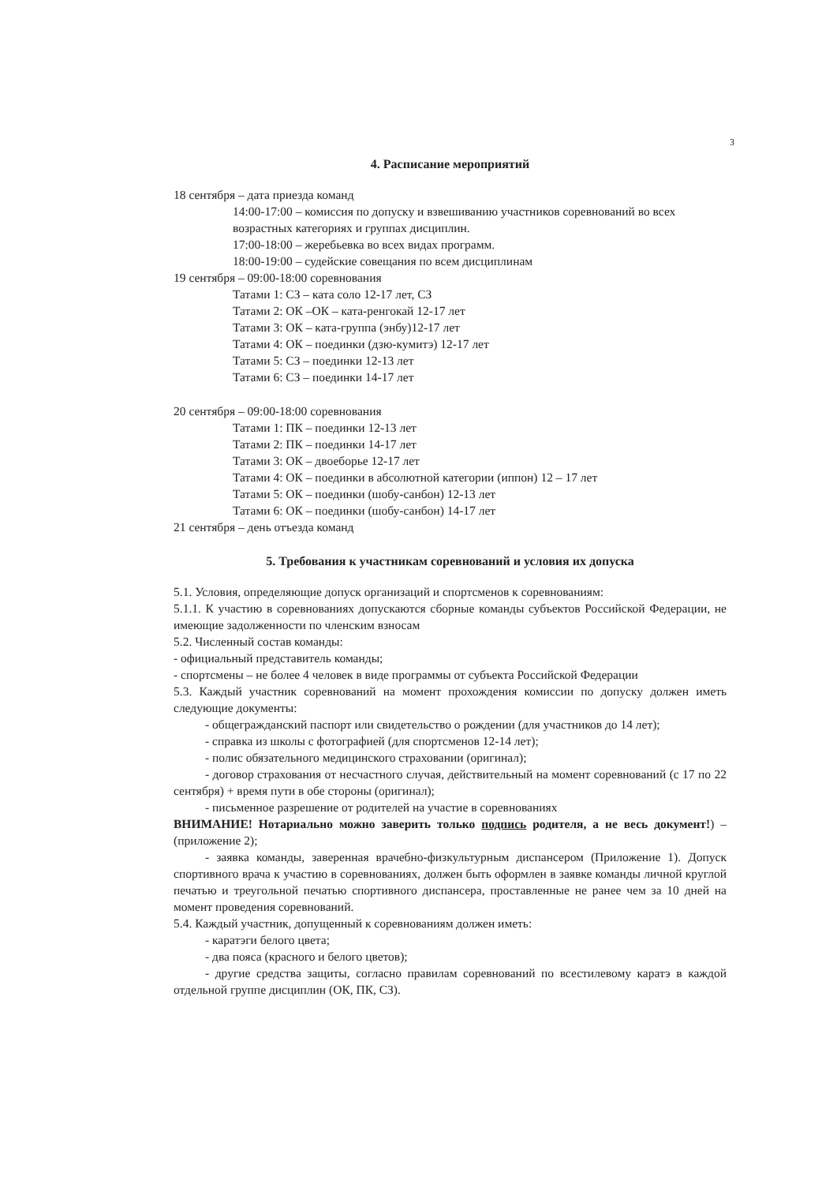3
4. Расписание мероприятий
18 сентября – дата приезда команд
14:00-17:00 – комиссия по допуску и взвешиванию участников соревнований во всех возрастных категориях и группах дисциплин.
17:00-18:00 – жеребьевка во всех видах программ.
18:00-19:00 – судейские совещания по всем дисциплинам
19 сентября – 09:00-18:00 соревнования
Татами 1: СЗ – ката соло 12-17 лет, СЗ
Татами 2: ОК –ОК – ката-ренгокай 12-17 лет
Татами 3: ОК – ката-группа (энбу)12-17 лет
Татами 4: ОК – поединки (дзю-кумитэ) 12-17 лет
Татами 5: СЗ – поединки 12-13 лет
Татами 6: СЗ – поединки 14-17 лет
20 сентября – 09:00-18:00 соревнования
Татами 1: ПК – поединки 12-13 лет
Татами 2: ПК – поединки 14-17 лет
Татами 3: ОК – двоеборье 12-17 лет
Татами 4: ОК – поединки в абсолютной категории (иппон) 12 – 17 лет
Татами 5: ОК – поединки (шобу-санбон) 12-13 лет
Татами 6: ОК – поединки (шобу-санбон) 14-17 лет
21 сентября – день отъезда команд
5. Требования к участникам соревнований и условия их допуска
5.1. Условия, определяющие допуск организаций и спортсменов к соревнованиям:
5.1.1. К участию в соревнованиях допускаются сборные команды субъектов Российской Федерации, не имеющие задолженности по членским взносам
5.2. Численный состав команды:
- официальный представитель команды;
- спортсмены – не более 4 человек в виде программы от субъекта Российской Федерации
5.3. Каждый участник соревнований на момент прохождения комиссии по допуску должен иметь следующие документы:
- общегражданский паспорт или свидетельство о рождении (для участников до 14 лет);
- справка из школы с фотографией (для спортсменов 12-14 лет);
- полис обязательного медицинского страховании (оригинал);
- договор страхования от несчастного случая, действительный на момент соревнований (с 17 по 22 сентября) + время пути в обе стороны (оригинал);
- письменное разрешение от родителей на участие в соревнованиях
ВНИМАНИЕ! Нотариально можно заверить только подпись родителя, а не весь документ!) – (приложение 2);
- заявка команды, заверенная врачебно-физкультурным диспансером (Приложение 1). Допуск спортивного врача к участию в соревнованиях, должен быть оформлен в заявке команды личной круглой печатью и треугольной печатью спортивного диспансера, проставленные не ранее чем за 10 дней на момент проведения соревнований.
5.4. Каждый участник, допущенный к соревнованиям должен иметь:
- каратэги белого цвета;
- два пояса (красного и белого цветов);
- другие средства защиты, согласно правилам соревнований по всестилевому каратэ в каждой отдельной группе дисциплин (ОК, ПК, СЗ).